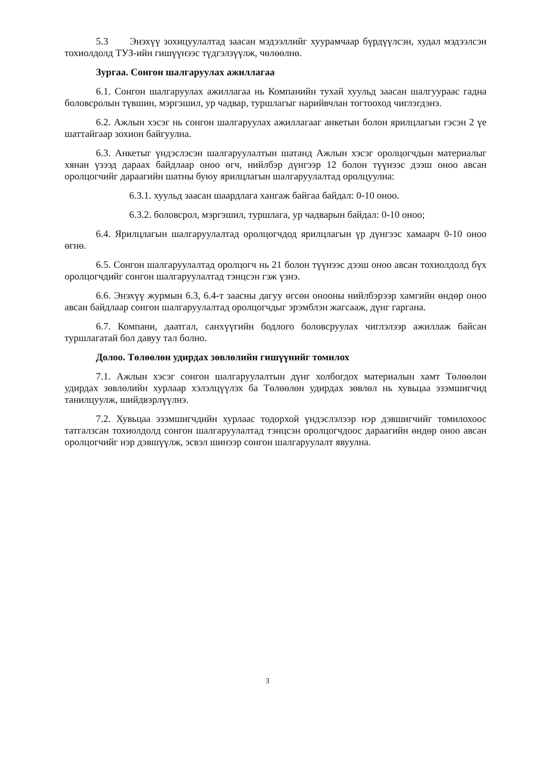5.3 Энэхүү зохицуулалтад заасан мэдээллийг хуурамчаар бүрдүүлсэн, худал мэдээлсэн тохиолдолд ТУЗ-ийн гишүүнээс түдгэлзүүлж, чөлөөлнө.
Зургаа. Сонгон шалгаруулах ажиллагаа
6.1. Сонгон шалгаруулах ажиллагаа нь Компанийн тухай хуульд заасан шалгуураас гадна боловсролын түвшин, мэргэшил, ур чадвар, туршлагыг нарийвчлан тогтооход чиглэгдэнэ.
6.2. Ажлын хэсэг нь сонгон шалгаруулах ажиллагааг анкетын болон ярилцлагын гэсэн 2 үе шаттайгаар зохион байгуулна.
6.3. Анкетыг үндэслэсэн шалгаруулалтын шатанд Ажлын хэсэг оролцогчдын материалыг хянан үзээд дараах байдлаар оноо өгч, нийлбэр дүнгээр 12 болон түүнээс дээш оноо авсан оролцогчийг дараагийн шатны буюу ярилцлагын шалгаруулалтад оролцуулна:
6.3.1. хуульд заасан шаардлага хангаж байгаа байдал: 0-10 оноо.
6.3.2. боловсрол, мэргэшил, туршлага, ур чадварын байдал: 0-10 оноо;
6.4. Ярилцлагын шалгаруулалтад оролцогчдод ярилцлагын үр дүнгээс хамаарч 0-10 оноо өгнө.
6.5. Сонгон шалгаруулалтад оролцогч нь 21 болон түүнээс дээш оноо авсан тохиолдолд бүх оролцогчдийг сонгон шалгаруулалтад тэнцсэн гэж үзнэ.
6.6. Энэхүү журмын 6.3, 6.4-т заасны дагуу өгсөн онооны нийлбэрээр хамгийн өндөр оноо авсан байдлаар сонгон шалгаруулалтад оролцогчдыг эрэмблэн жагсааж, дүнг гаргана.
6.7. Компани, даатгал, санхүүгийн бодлого боловсруулах чиглэлээр ажиллаж байсан туршлагатай бол давуу тал болно.
Долоо. Төлөөлөн удирдах зөвлөлийн гишүүнийг томилох
7.1. Ажлын хэсэг сонгон шалгаруулалтын дүнг холбогдох материалын хамт Төлөөлөн удирдах зөвлөлийн хурлаар хэлэлцүүлэх ба Төлөөлөн удирдах зөвлөл нь хувьцаа эзэмшигчид танилцуулж, шийдвэрлүүлнэ.
7.2. Хувьцаа эзэмшигчдийн хурлаас тодорхой үндэслэлээр нэр дэвшигчийг томилохоос татгалзсан тохиолдолд сонгон шалгаруулалтад тэнцсэн оролцогчдоос дараагийн өндөр оноо авсан оролцогчийг нэр дэвшүүлж, эсвэл шинээр сонгон шалгаруулалт явуулна.
3